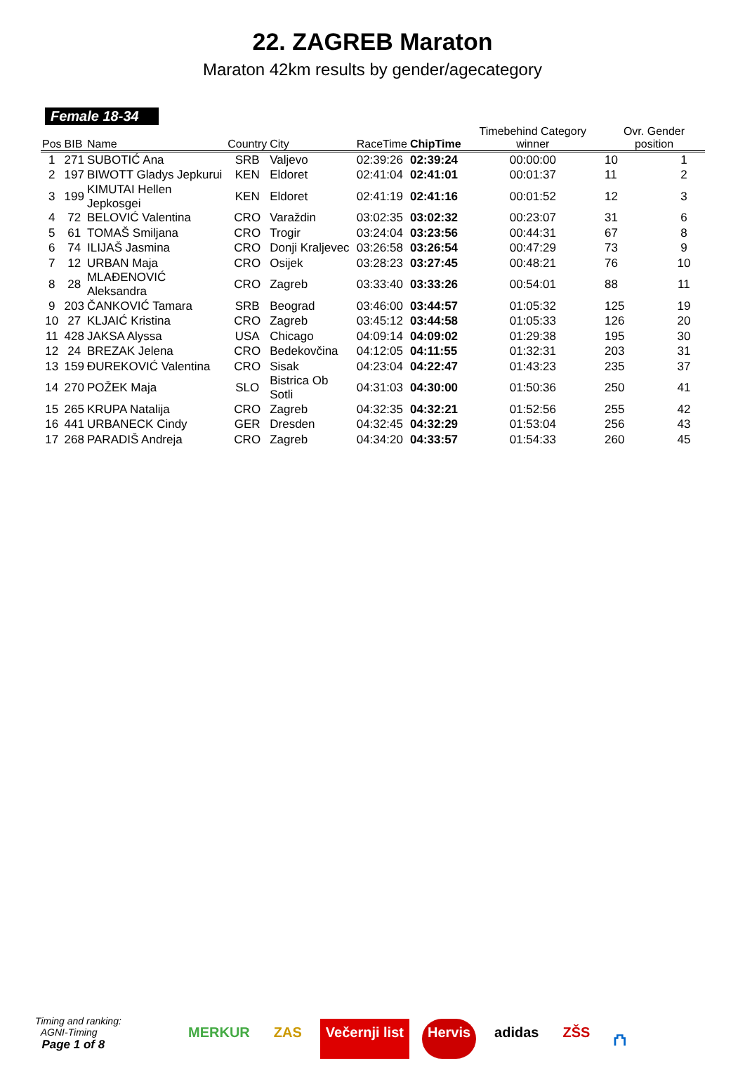22. ZAGREB Maraton
Maraton 42km results by gender/agecategory
Female 18-34
| Pos | BIB | Name | Country | City | RaceTime | ChipTime | Timebehind Category winner | Ovr. Gender position | |
| --- | --- | --- | --- | --- | --- | --- | --- | --- | --- |
| 1 | 271 | SUBOTIĆ Ana | SRB | Valjevo | 02:39:26 | 02:39:24 | 00:00:00 | 10 | 1 |
| 2 | 197 | BIWOTT Gladys Jepkurui | KEN | Eldoret | 02:41:04 | 02:41:01 | 00:01:37 | 11 | 2 |
| 3 | 199 | KIMUTAI Hellen Jepkosgei | KEN | Eldoret | 02:41:19 | 02:41:16 | 00:01:52 | 12 | 3 |
| 4 | 72 | BELOVIĆ Valentina | CRO | Varaždin | 03:02:35 | 03:02:32 | 00:23:07 | 31 | 6 |
| 5 | 61 | TOMAŠ Smiljana | CRO | Trogir | 03:24:04 | 03:23:56 | 00:44:31 | 67 | 8 |
| 6 | 74 | ILIJAŠ Jasmina | CRO | Donji Kraljevec | 03:26:58 | 03:26:54 | 00:47:29 | 73 | 9 |
| 7 | 12 | URBAN Maja | CRO | Osijek | 03:28:23 | 03:27:45 | 00:48:21 | 76 | 10 |
| 8 | 28 | MLAĐENOVIĆ Aleksandra | CRO | Zagreb | 03:33:40 | 03:33:26 | 00:54:01 | 88 | 11 |
| 9 | 203 | ČANKOVIĆ Tamara | SRB | Beograd | 03:46:00 | 03:44:57 | 01:05:32 | 125 | 19 |
| 10 | 27 | KLJAIĆ Kristina | CRO | Zagreb | 03:45:12 | 03:44:58 | 01:05:33 | 126 | 20 |
| 11 | 428 | JAKSA Alyssa | USA | Chicago | 04:09:14 | 04:09:02 | 01:29:38 | 195 | 30 |
| 12 | 24 | BREZAK Jelena | CRO | Bedekovčina | 04:12:05 | 04:11:55 | 01:32:31 | 203 | 31 |
| 13 | 159 | ĐUREKOVIĆ Valentina | CRO | Sisak | 04:23:04 | 04:22:47 | 01:43:23 | 235 | 37 |
| 14 | 270 | POŽEK Maja | SLO | Bistrica Ob Sotli | 04:31:03 | 04:30:00 | 01:50:36 | 250 | 41 |
| 15 | 265 | KRUPA Natalija | CRO | Zagreb | 04:32:35 | 04:32:21 | 01:52:56 | 255 | 42 |
| 16 | 441 | URBANECK Cindy | GER | Dresden | 04:32:45 | 04:32:29 | 01:53:04 | 256 | 43 |
| 17 | 268 | PARADIŠ Andreja | CRO | Zagreb | 04:34:20 | 04:33:57 | 01:54:33 | 260 | 45 |
Timing and ranking:
AGNI-Timing
Page 1 of 8
MERKUR ZAS Večernji list Hervis adidas ZŠS ⛫